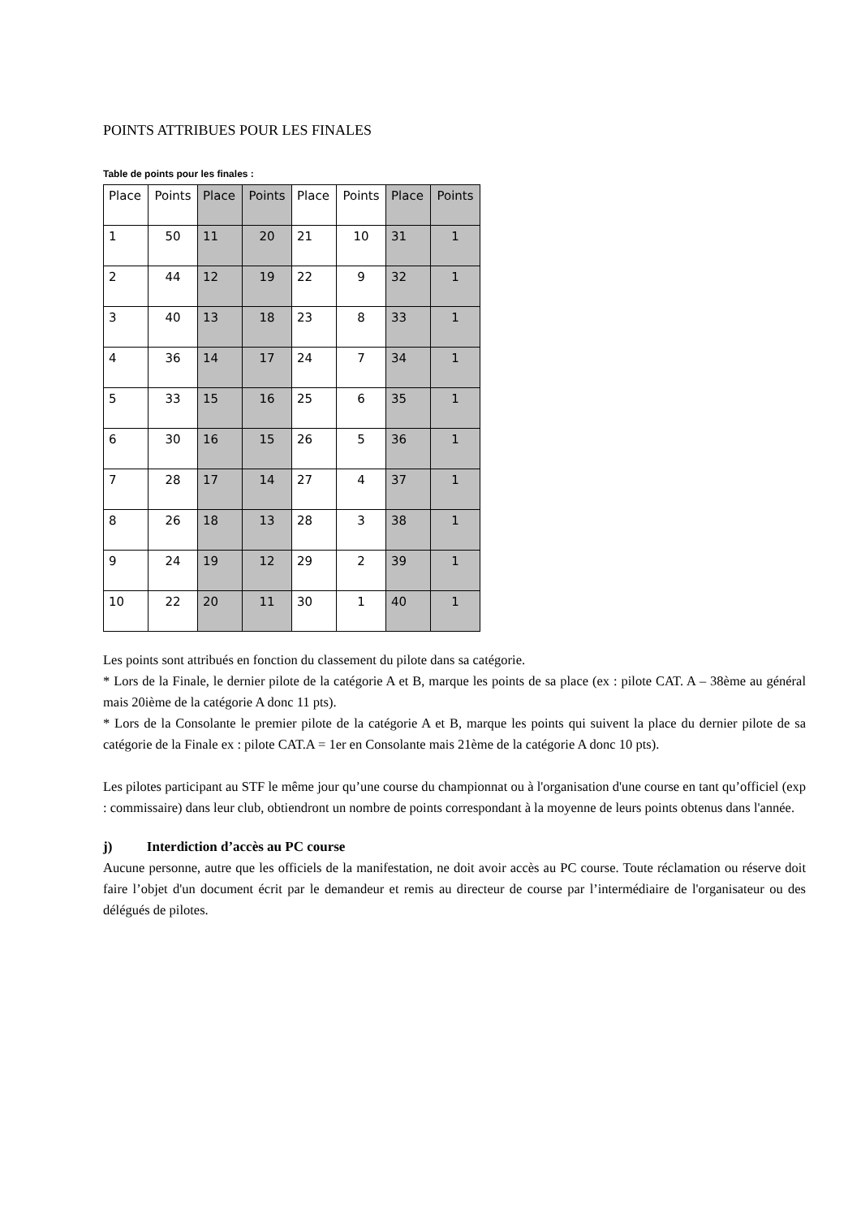POINTS ATTRIBUES POUR LES FINALES
Table de points pour les finales :
| Place | Points | Place | Points | Place | Points | Place | Points |
| 1 | 50 | 11 | 20 | 21 | 10 | 31 | 1 |
| 2 | 44 | 12 | 19 | 22 | 9 | 32 | 1 |
| 3 | 40 | 13 | 18 | 23 | 8 | 33 | 1 |
| 4 | 36 | 14 | 17 | 24 | 7 | 34 | 1 |
| 5 | 33 | 15 | 16 | 25 | 6 | 35 | 1 |
| 6 | 30 | 16 | 15 | 26 | 5 | 36 | 1 |
| 7 | 28 | 17 | 14 | 27 | 4 | 37 | 1 |
| 8 | 26 | 18 | 13 | 28 | 3 | 38 | 1 |
| 9 | 24 | 19 | 12 | 29 | 2 | 39 | 1 |
| 10 | 22 | 20 | 11 | 30 | 1 | 40 | 1 |
Les points sont attribués en fonction du classement du pilote dans sa catégorie.
* Lors de la Finale, le dernier pilote de la catégorie A et B, marque les points de sa place (ex : pilote CAT. A – 38ème au général mais 20ième de la catégorie A donc 11 pts).
* Lors de la Consolante le premier pilote de la catégorie A et B, marque les points qui suivent la place du dernier pilote de sa catégorie de la Finale ex : pilote CAT.A = 1er en Consolante mais 21ème de la catégorie A donc 10 pts).
Les pilotes participant au STF le même jour qu’une course du championnat ou à l'organisation d'une course en tant qu’officiel (exp : commissaire) dans leur club, obtiendront un nombre de points correspondant à la moyenne de leurs points obtenus dans l'année.
j) Interdiction d’accès au PC course
Aucune personne, autre que les officiels de la manifestation, ne doit avoir accès au PC course. Toute réclamation ou réserve doit faire l’objet d'un document écrit par le demandeur et remis au directeur de course par l’intermédiaire de l'organisateur ou des délégués de pilotes.